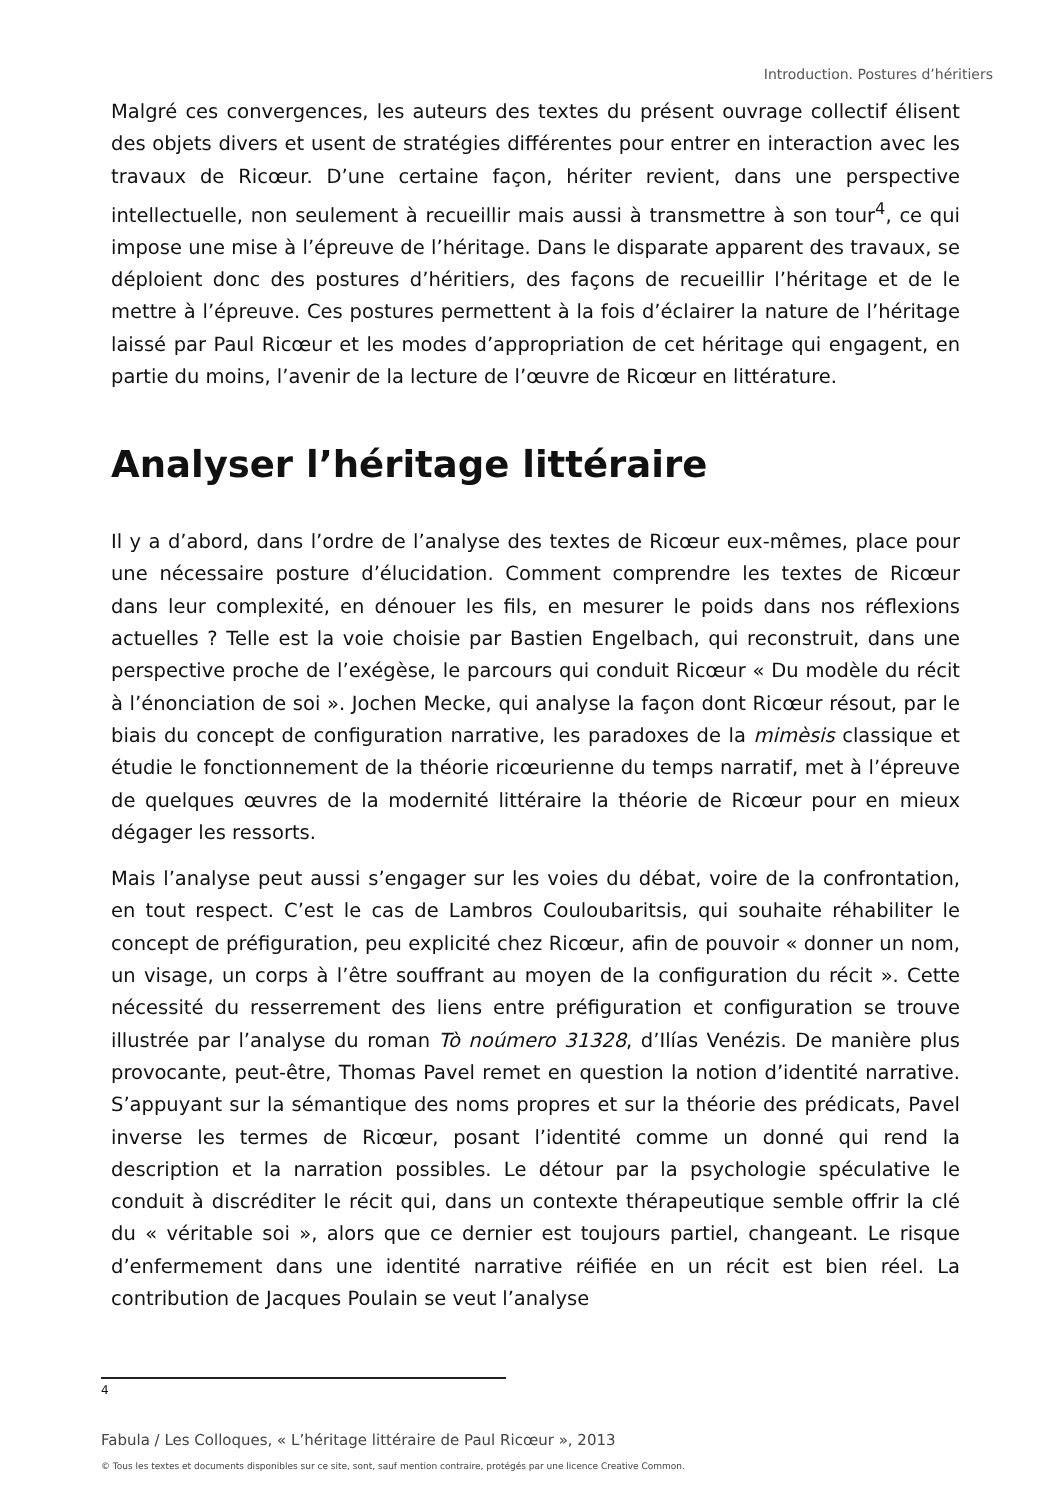Introduction. Postures d’héritiers
Malgré ces convergences, les auteurs des textes du présent ouvrage collectif élisent des objets divers et usent de stratégies différentes pour entrer en interaction avec les travaux de Ricœur. D’une certaine façon, hériter revient, dans une perspective intellectuelle, non seulement à recueillir mais aussi à transmettre à son tour<sup>4</sup>, ce qui impose une mise à l’épreuve de l’héritage. Dans le disparate apparent des travaux, se déploient donc des postures d’héritiers, des façons de recueillir l’héritage et de le mettre à l’épreuve. Ces postures permettent à la fois d’éclairer la nature de l’héritage laissé par Paul Ricœur et les modes d’appropriation de cet héritage qui engagent, en partie du moins, l’avenir de la lecture de l’œuvre de Ricœur en littérature.
Analyser l’héritage littéraire
Il y a d’abord, dans l’ordre de l’analyse des textes de Ricœur eux-mêmes, place pour une nécessaire posture d’élucidation. Comment comprendre les textes de Ricœur dans leur complexité, en dénouer les fils, en mesurer le poids dans nos réflexions actuelles ? Telle est la voie choisie par Bastien Engelbach, qui reconstruit, dans une perspective proche de l’exégèse, le parcours qui conduit Ricœur « Du modèle du récit à l’énonciation de soi ». Jochen Mecke, qui analyse la façon dont Ricœur résout, par le biais du concept de configuration narrative, les paradoxes de la mimèsis classique et étudie le fonctionnement de la théorie ricœurienne du temps narratif, met à l’épreuve de quelques œuvres de la modernité littéraire la théorie de Ricœur pour en mieux dégager les ressorts.
Mais l’analyse peut aussi s’engager sur les voies du débat, voire de la confrontation, en tout respect. C’est le cas de Lambros Couloubaritsis, qui souhaite réhabiliter le concept de préfiguration, peu explicité chez Ricœur, afin de pouvoir « donner un nom, un visage, un corps à l’être souffrant au moyen de la configuration du récit ». Cette nécessité du resserrement des liens entre préfiguration et configuration se trouve illustrée par l’analyse du roman Tò noúmero 31328, d’Ilías Venézis. De manière plus provocante, peut-être, Thomas Pavel remet en question la notion d’identité narrative. S’appuyant sur la sémantique des noms propres et sur la théorie des prédicats, Pavel inverse les termes de Ricœur, posant l’identité comme un donné qui rend la description et la narration possibles. Le détour par la psychologie spéculative le conduit à discréditer le récit qui, dans un contexte thérapeutique semble offrir la clé du « véritable soi », alors que ce dernier est toujours partiel, changeant. Le risque d’enfermement dans une identité narrative réifiée en un récit est bien réel. La contribution de Jacques Poulain se veut l’analyse
4
Fabula / Les Colloques, « L’héritage littéraire de Paul Ricœur », 2013
© Tous les textes et documents disponibles sur ce site, sont, sauf mention contraire, protégés par une licence Creative Common.